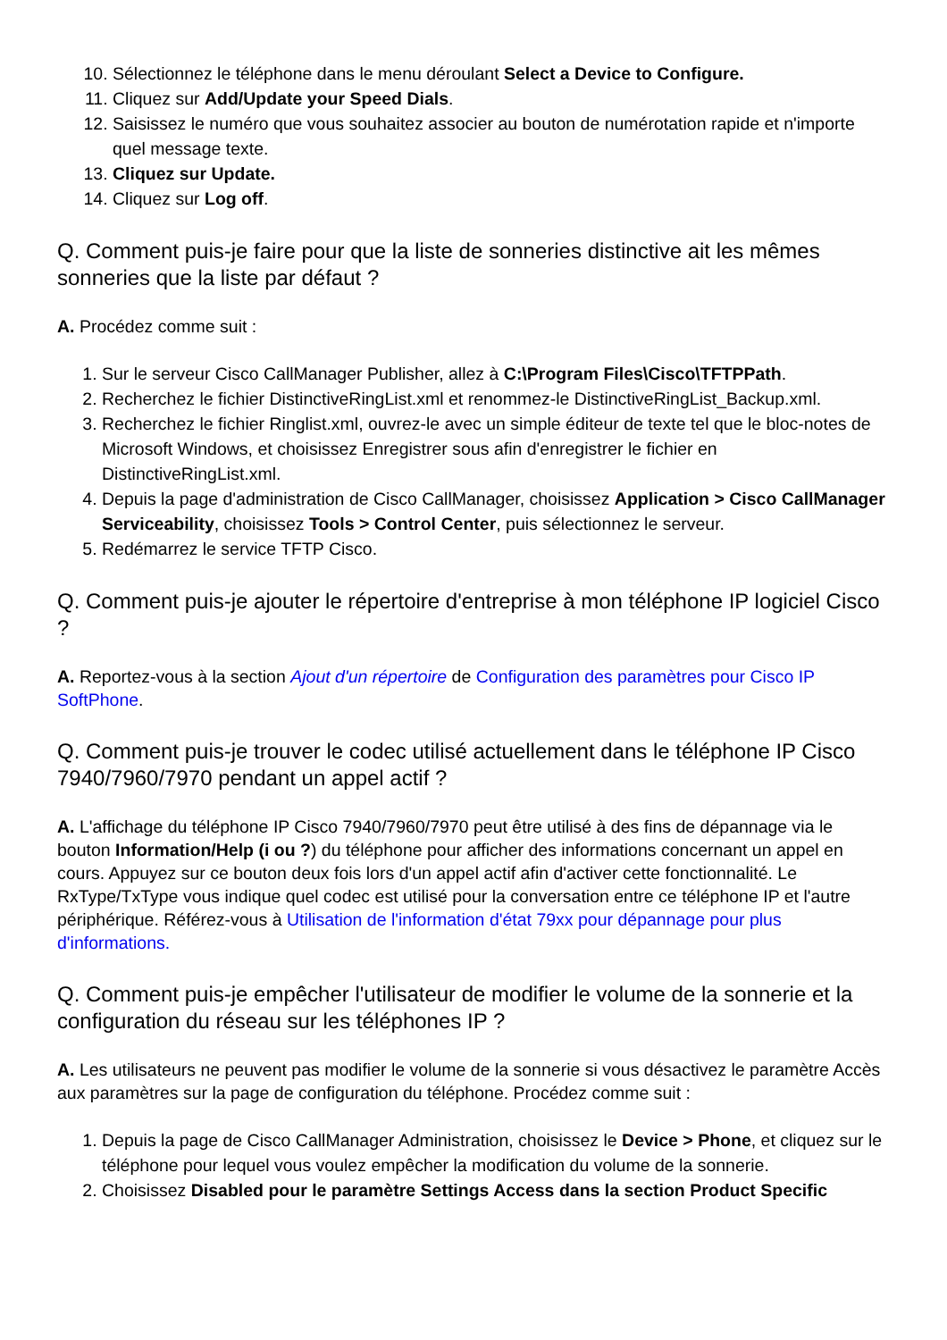10. Sélectionnez le téléphone dans le menu déroulant Select a Device to Configure.
11. Cliquez sur Add/Update your Speed Dials.
12. Saisissez le numéro que vous souhaitez associer au bouton de numérotation rapide et n'importe quel message texte.
13. Cliquez sur Update.
14. Cliquez sur Log off.
Q. Comment puis-je faire pour que la liste de sonneries distinctive ait les mêmes sonneries que la liste par défaut ?
A. Procédez comme suit :
1. Sur le serveur Cisco CallManager Publisher, allez à C:\Program Files\Cisco\TFTPPath.
2. Recherchez le fichier DistinctiveRingList.xml et renommez-le DistinctiveRingList_Backup.xml.
3. Recherchez le fichier Ringlist.xml, ouvrez-le avec un simple éditeur de texte tel que le bloc-notes de Microsoft Windows, et choisissez Enregistrer sous afin d'enregistrer le fichier en DistinctiveRingList.xml.
4. Depuis la page d'administration de Cisco CallManager, choisissez Application > Cisco CallManager Serviceability, choisissez Tools > Control Center, puis sélectionnez le serveur.
5. Redémarrez le service TFTP Cisco.
Q. Comment puis-je ajouter le répertoire d'entreprise à mon téléphone IP logiciel Cisco ?
A. Reportez-vous à la section Ajout d'un répertoire de Configuration des paramètres pour Cisco IP SoftPhone.
Q. Comment puis-je trouver le codec utilisé actuellement dans le téléphone IP Cisco 7940/7960/7970 pendant un appel actif ?
A. L'affichage du téléphone IP Cisco 7940/7960/7970 peut être utilisé à des fins de dépannage via le bouton Information/Help (i ou ?) du téléphone pour afficher des informations concernant un appel en cours. Appuyez sur ce bouton deux fois lors d'un appel actif afin d'activer cette fonctionnalité. Le RxType/TxType vous indique quel codec est utilisé pour la conversation entre ce téléphone IP et l'autre périphérique. Référez-vous à Utilisation de l'information d'état 79xx pour dépannage pour plus d'informations.
Q. Comment puis-je empêcher l'utilisateur de modifier le volume de la sonnerie et la configuration du réseau sur les téléphones IP ?
A. Les utilisateurs ne peuvent pas modifier le volume de la sonnerie si vous désactivez le paramètre Accès aux paramètres sur la page de configuration du téléphone. Procédez comme suit :
1. Depuis la page de Cisco CallManager Administration, choisissez le Device > Phone, et cliquez sur le téléphone pour lequel vous voulez empêcher la modification du volume de la sonnerie.
2. Choisissez Disabled pour le paramètre Settings Access dans la section Product Specific